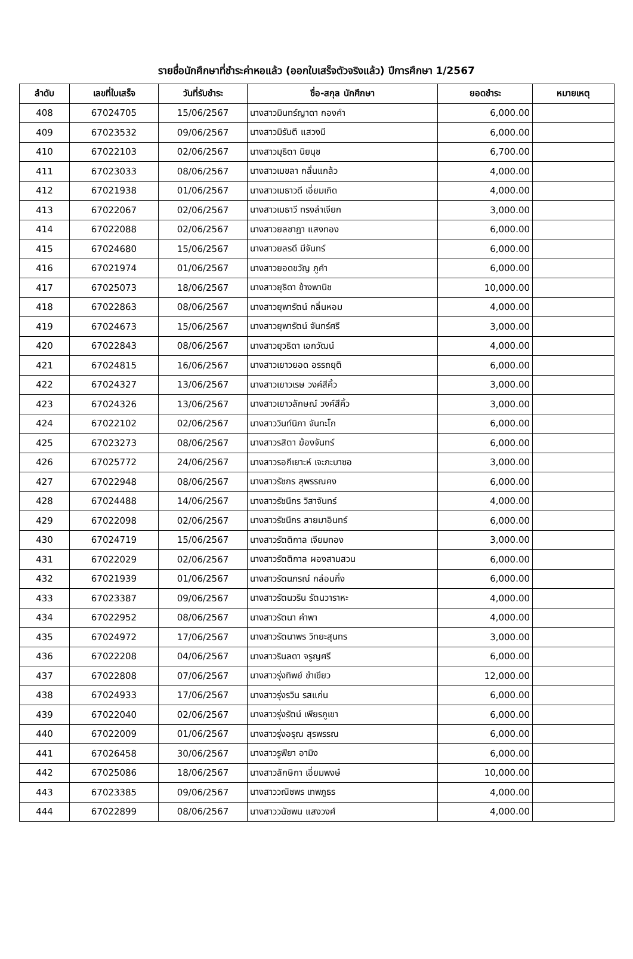รายชื่อนักศึกษาที่ชำระค่าหอแล้ว (ออกใบเสร็จตัวจริงแล้ว) ปีการศึกษา 1/2567
| ลำดับ | เลขที่ใบเสร็จ | วันที่รับชำระ | ชื่อ-สกุล นักศึกษา | ยอดชำระ | หมายเหตุ |
| --- | --- | --- | --- | --- | --- |
| 408 | 67024705 | 15/06/2567 | นางสาวมินทร์ญาดา กองคำ | 6,000.00 | |
| 409 | 67023532 | 09/06/2567 | นางสาวมิรันตี แสวงมี | 6,000.00 | |
| 410 | 67022103 | 02/06/2567 | นางสาวมุธิตา นิยนุช | 6,700.00 | |
| 411 | 67023033 | 08/06/2567 | นางสาวเมขลา กลั่นแกล้ว | 4,000.00 | |
| 412 | 67021938 | 01/06/2567 | นางสาวเมธาวดี เอี่ยมเกิด | 4,000.00 | |
| 413 | 67022067 | 02/06/2567 | นางสาวเมธาวี ทรงลำเจียก | 3,000.00 | |
| 414 | 67022088 | 02/06/2567 | นางสาวยลชาฎา แสงทอง | 6,000.00 | |
| 415 | 67024680 | 15/06/2567 | นางสาวยลรดี มีจันทร์ | 6,000.00 | |
| 416 | 67021974 | 01/06/2567 | นางสาวยอดขวัญ ภูคำ | 6,000.00 | |
| 417 | 67025073 | 18/06/2567 | นางสาวยุธิดา ช้างพานิช | 10,000.00 | |
| 418 | 67022863 | 08/06/2567 | นางสาวยุพารัตน์ กลิ่นหอม | 4,000.00 | |
| 419 | 67024673 | 15/06/2567 | นางสาวยุพารัตน์ จันทร์ศรี | 3,000.00 | |
| 420 | 67022843 | 08/06/2567 | นางสาวยุวธิดา เอกวัฒน์ | 4,000.00 | |
| 421 | 67024815 | 16/06/2567 | นางสาวเยาวยอด อรรถยุติ | 6,000.00 | |
| 422 | 67024327 | 13/06/2567 | นางสาวเยาวเรษ วงค์สีคิ้ว | 3,000.00 | |
| 423 | 67024326 | 13/06/2567 | นางสาวเยาวลักษณ์ วงค์สีคิ้ว | 3,000.00 | |
| 424 | 67022102 | 02/06/2567 | นางสาววินท์นิภา จันทะโก | 6,000.00 | |
| 425 | 67023273 | 08/06/2567 | นางสาวรสิตา ฆ้องจันทร์ | 6,000.00 | |
| 426 | 67025772 | 24/06/2567 | นางสาวรอกีเยาะห์ เจะกะบาซอ | 3,000.00 | |
| 427 | 67022948 | 08/06/2567 | นางสาวรัชกร สุพรรณคง | 6,000.00 | |
| 428 | 67024488 | 14/06/2567 | นางสาวรัชนีกร วิสาจันทร์ | 4,000.00 | |
| 429 | 67022098 | 02/06/2567 | นางสาวรัชนีกร สายมาอินทร์ | 6,000.00 | |
| 430 | 67024719 | 15/06/2567 | นางสาวรัตติกาล เจียมทอง | 3,000.00 | |
| 431 | 67022029 | 02/06/2567 | นางสาวรัตติกาล ผองสามสวน | 6,000.00 | |
| 432 | 67021939 | 01/06/2567 | นางสาวรัตนภรณ์ กล่อมกิ่ง | 6,000.00 | |
| 433 | 67023387 | 09/06/2567 | นางสาวรัตนวริน รัตนวาราหะ | 4,000.00 | |
| 434 | 67022952 | 08/06/2567 | นางสาวรัตนา คำพา | 4,000.00 | |
| 435 | 67024972 | 17/06/2567 | นางสาวรัตนาพร วิทยะสุนทร | 3,000.00 | |
| 436 | 67022208 | 04/06/2567 | นางสาวรินลดา จรูญศรี | 6,000.00 | |
| 437 | 67022808 | 07/06/2567 | นางสาวรุ่งทิพย์ ขำเขียว | 12,000.00 | |
| 438 | 67024933 | 17/06/2567 | นางสาวรุ่งรวิน รสแก่น | 6,000.00 | |
| 439 | 67022040 | 02/06/2567 | นางสาวรุ่งรัตน์ เพียรภูเขา | 6,000.00 | |
| 440 | 67022009 | 01/06/2567 | นางสาวรุ่งอรุณ สุรพรรณ | 6,000.00 | |
| 441 | 67026458 | 30/06/2567 | นางสาวรูฟียา อามิง | 6,000.00 | |
| 442 | 67025086 | 18/06/2567 | นางสาวลักษิกา เอี่ยมพงษ์ | 10,000.00 | |
| 443 | 67023385 | 09/06/2567 | นางสาววณิชพร เทพภูธร | 4,000.00 | |
| 444 | 67022899 | 08/06/2567 | นางสาววนัชพน แสงวงศ์ | 4,000.00 | |